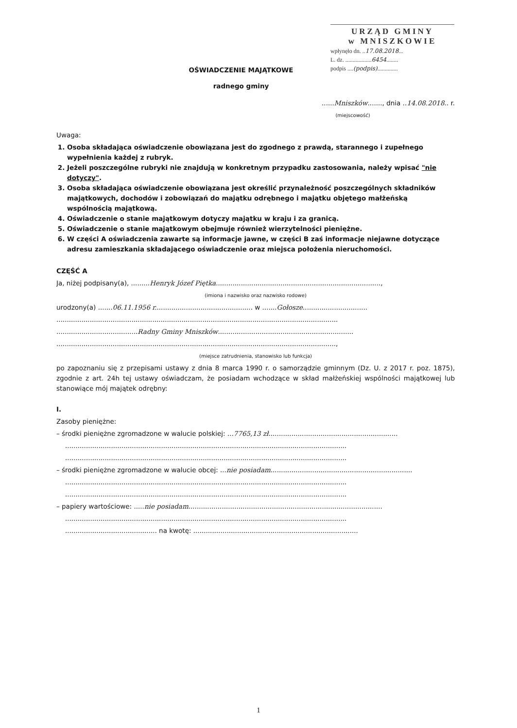URZĄD GMINY
w MNISZKOWIE
wpłynęło dn. ..17.08.2018...
L. dz. ..................6454........
podpis ....(podpis)..............
OŚWIADCZENIE MAJĄTKOWE
radnego gminy
......Mniszków......., dnia ..14.08.2018.. r.
(miejscowość)
Uwaga:
1. Osoba składająca oświadczenie obowiązana jest do zgodnego z prawdą, starannego i zupełnego wypełnienia każdej z rubryk.
2. Jeżeli poszczególne rubryki nie znajdują w konkretnym przypadku zastosowania, należy wpisać "nie dotyczy".
3. Osoba składająca oświadczenie obowiązana jest określić przynależność poszczególnych składników majątkowych, dochodów i zobowiązań do majątku odrębnego i majątku objętego małżeńską wspólnością majątkową.
4. Oświadczenie o stanie majątkowym dotyczy majątku w kraju i za granicą.
5. Oświadczenie o stanie majątkowym obejmuje również wierzytelności pieniężne.
6. W części A oświadczenia zawarte są informacje jawne, w części B zaś informacje niejawne dotyczące adresu zamieszkania składającego oświadczenie oraz miejsca położenia nieruchomości.
CZĘŚĆ A
Ja, niżej podpisany(a), .........Henryk Józef Piętka...............................................................................,
(imiona i nazwisko oraz nazwisko rodowe)
urodzony(a) .......06.11.1956 r............................................... w .......Gołosze...............................
.......................................................................................................................................
.......................................Radny Gminy Mniszków.................................................................
......................................................................................................................................,
(miejsce zatrudnienia, stanowisko lub funkcja)
po zapoznaniu się z przepisami ustawy z dnia 8 marca 1990 r. o samorządzie gminnym (Dz. U. z 2017 r. poz. 1875), zgodnie z art. 24h tej ustawy oświadczam, że posiadam wchodzące w skład małżeńskiej wspólności majątkowej lub stanowiące mój majątek odrębny:
I.
Zasoby pieniężne:
– środki pieniężne zgromadzone w walucie polskiej: ...7765,13 zł..............................................................
.......................................................................................................................................
.......................................................................................................................................
– środki pieniężne zgromadzone w walucie obcej: ...nie posiadam....................................................................
.......................................................................................................................................
.......................................................................................................................................
– papiery wartościowe: .....nie posiadam.............................................................................................
.......................................................................................................................................
............................................ na kwotę: ...............................................................................
1